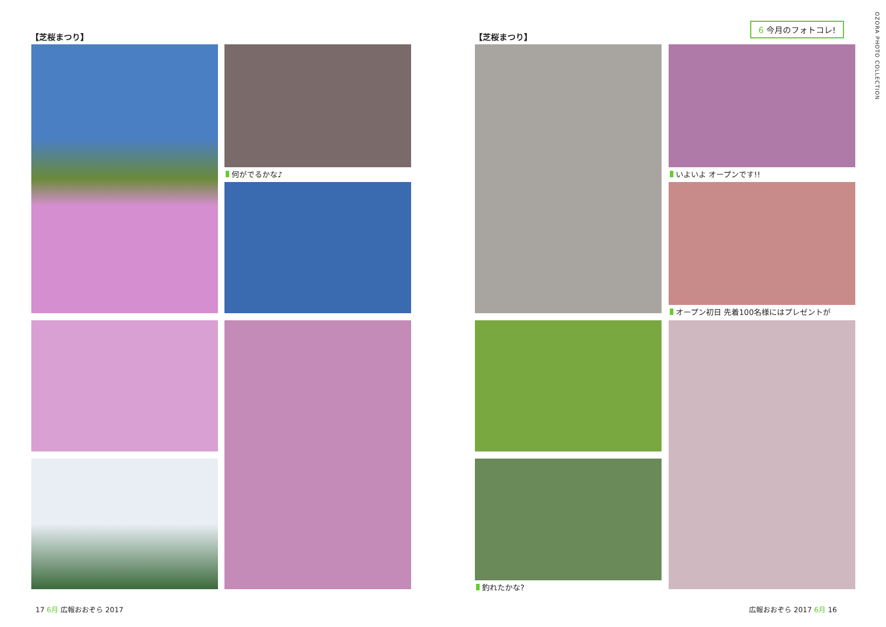【芝桜まつり】
何がでるかな♪
17 6月 広報おおぞら 2017
【芝桜まつり】
6 今月のフォトコレ!
OZORA PHOTO COLLECTION
いよいよ オープンです!!
オープン初日 先着100名様にはプレゼントが
釣れたかな?
広報おおぞら 2017 6月 16